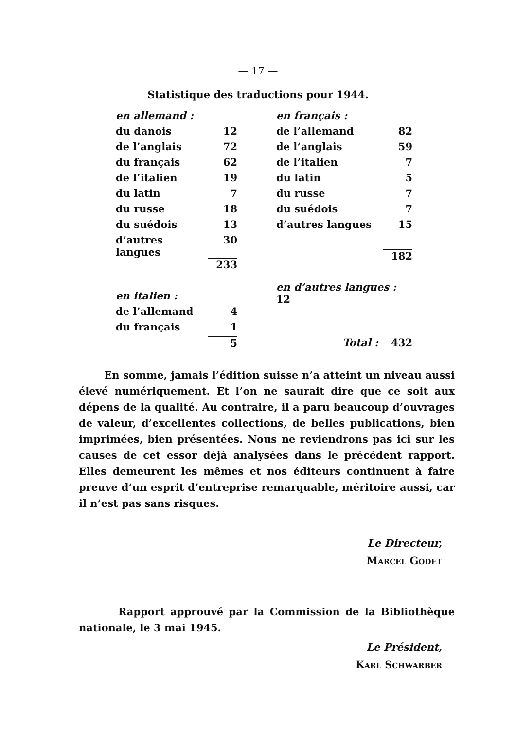— 17 —
Statistique des traductions pour 1944.
| en allemand : | |
| du danois | 12 |
| de l’anglais | 72 |
| du français | 62 |
| de l’italien | 19 |
| du latin | 7 |
| du russe | 18 |
| du suédois | 13 |
| d’autres langues | 30 |
| | 233 |
| en italien : | |
| de l’allemand | 4 |
| du français | 1 |
| | 5 |
| en français : | |
| de l’allemand | 82 |
| de l’anglais | 59 |
| de l’italien | 7 |
| du latin | 5 |
| du russe | 7 |
| du suédois | 7 |
| d’autres langues | 15 |
| | 182 |
| en d’autres langues : 12 | |
| Total : | 432 |
En somme, jamais l’édition suisse n’a atteint un niveau aussi élevé numériquement. Et l’on ne saurait dire que ce soit aux dépens de la qualité. Au contraire, il a paru beaucoup d’ouvrages de valeur, d’excellentes collections, de belles publications, bien imprimées, bien présentées. Nous ne reviendrons pas ici sur les causes de cet essor déjà analysées dans le précédent rapport. Elles demeurent les mêmes et nos éditeurs continuent à faire preuve d’un esprit d’entreprise remarquable, méritoire aussi, car il n’est pas sans risques.
Le Directeur,
Marcel Godet
Rapport approuvé par la Commission de la Bibliothèque nationale, le 3 mai 1945.
Le Président,
Karl Schwarber